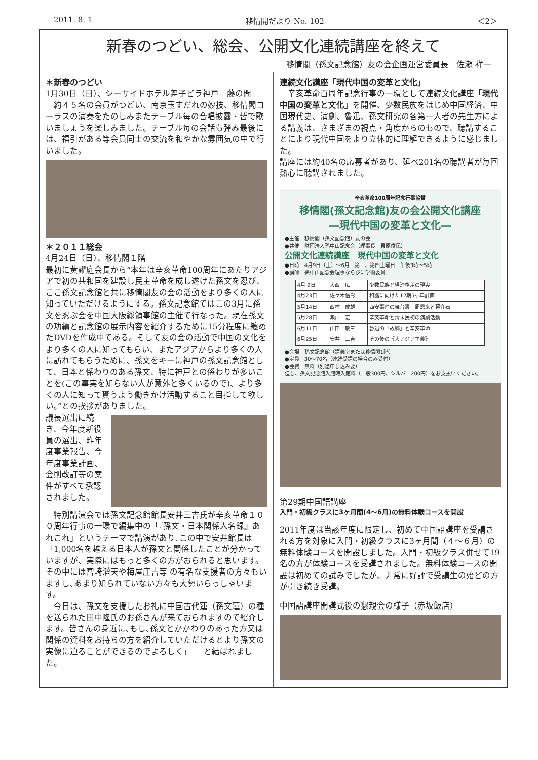2011. 8. 1 移情閣だより No. 102 ＜2＞
新春のつどい、総会、公開文化連続講座を終えて
移情閣（孫文記念館）友の会企画運営委員長　佐瀬 祥一
＊新春のつどい
1月30日（日）、シーサイドホテル舞子ビラ神戸　藤の間
　約４５名の会員がつどい、南京玉すだれの妙技、移情閣コーラスの演奏をたのしみまたテーブル毎の合唱披露・皆で歌いましょうを楽しみました。テーブル毎の会話も弾み最後には、福引がある等会員同士の交流を和やかな雰囲気の中で行いました。
＊２０１１総会
4月24日（日）、移情閣１階
最初に黄耀庭会長から“本年は辛亥革命100周年にあたりアジアで初の共和国を建設し民主革命を成し遂げた孫文を忍び、ここ孫文記念館と共に移情閣友の会の活動をより多くの人に知っていただけるようにする。孫文記念館ではこの3月に孫文を忍ぶ会を中国大阪総領事館の主催で行なった。現在孫文の功績と記念館の展示内容を紹介するために15分程度に纏めたDVDを作成中である。そして友の会の活動で中国の文化をより多くの人に知ってもらい、またアジアからより多くの人に訪れてもらうために、孫文をキーに神戸の孫文記念館として、日本と係わりのある孫文、特に神戸との係わりが多いことを(この事実を知らない人が意外と多くいるので)、より多くの人に知って貰うよう働きかけ活動すること目指して欲しい。”との挨拶がありました。
議長選出に続き、今年度新役員の選出、昨年度事業報告、今年度事業計画、会則改訂等の案件がすべて承認されました。
　特別講演会では孫文記念館館長安井三吉氏が辛亥革命１００周年行事の一環で編集中の「『孫文・日本関係人名録』あれこれ」というテーマで講演があり､この中で安井館長は「1,000名を越える日本人が孫文と関係したことが分かっていますが、実際にはもっと多くの方がおられると思います。その中には宮崎滔天や梅屋庄吉等 の有名な支援者の方々もいますし､あまり知られていない方々も大勢いらっしゃいます。
　今日は、孫文を支援したお礼に中国古代蓮（孫文蓮）の種を送られた田中隆氏のお孫さんが来ておられますので紹介します。皆さんの身近に､もし､孫文とかかわりのあった方又は関係の資料をお持ちの方を紹介していただけるとより孫文の実像に迫ることができるのでよろしく」　　と結ばれました。
連続文化講座「現代中国の変革と文化」
　辛亥革命百周年記念行事の一環として連続文化講座「現代中国の変革と文化」を開催、少数民族をはじめ中国経済、中国現代史、演劇、魯迅、孫文研究の各第一人者の先生方による講義は、さまざまの視点・角度からのもので、聴講することにより現代中国をより立体的に理解できるように感じました。
講座には約40名の応募者があり、延べ201名の聴講者が毎回熱心に聴講されました。
辛亥革命100周年記念行事協賛
移情閣(孫文記念館)友の会公開文化講座
―現代中国の変革と文化―
●主催　移情閣（孫文記念館）友の会
●共催　財団法人孫中山記念会（理事長　貝原俊民）
公開文化連続講座　現代中国の変革と文化
●日時　4月9日（土）～6月　第二、第四土曜日　午後3時～5時
●講師　孫中山記念会理事ならびに学術委員
| 4月 9日 | 大西 広 | 少数民族と経済格差の現実 |
| 4月23日 | 佐々木信彰 | 和諧に向けた12期5ヶ年計画 |
| 5月14日 | 西村 成雄 | 西安事件の舞台裏－周恩来と蒋介石 |
| 5月28日 | 瀬戸 宏 | 辛亥革命と清末民初の演劇活動 |
| 6月11日 | 山田 敬三 | 魯迅の「故郷」と辛亥革命 |
| 6月25日 | 安井 三吉 | その後の《大アジア主義》 |
●会場　孫文記念館（講義室または移情閣1階）
●定員　30～70名（連続受講の場合のみ受付）
●会費　無料（別途申し込み要）
但し、孫文記念館入館時入館料（一般300円、シルバー200円）をお支払いください。
第29期中国語講座
入門・初級クラスに3ヶ月間(4～6月)の無料体験コースを開設
2011年度は当該年度に限定し、初めて中国語講座を受講される方を対象に入門・初級クラスに3ヶ月間（４～６月）の無料体験コースを開設しました。入門・初級クラス併せて19名の方が体験コースを受講されました。無料体験コースの開設は初めての試みでしたが、非常に好評で受講生の殆どの方が引き続き受講。
中国語講座開講式後の懇親会の様子（赤坂飯店）